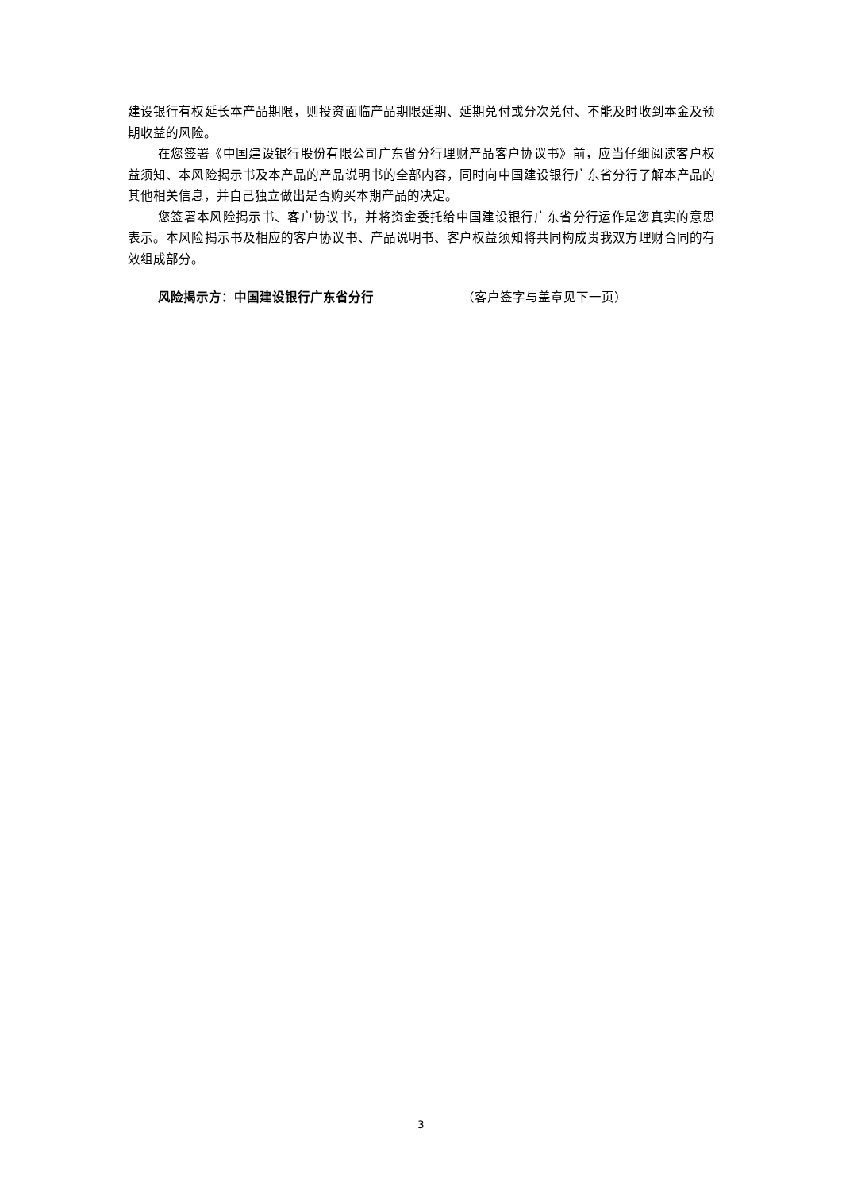建设银行有权延长本产品期限，则投资面临产品期限延期、延期兑付或分次兑付、不能及时收到本金及预期收益的风险。
在您签署《中国建设银行股份有限公司广东省分行理财产品客户协议书》前，应当仔细阅读客户权益须知、本风险揭示书及本产品的产品说明书的全部内容，同时向中国建设银行广东省分行了解本产品的其他相关信息，并自己独立做出是否购买本期产品的决定。
您签署本风险揭示书、客户协议书，并将资金委托给中国建设银行广东省分行运作是您真实的意思表示。本风险揭示书及相应的客户协议书、产品说明书、客户权益须知将共同构成贵我双方理财合同的有效组成部分。
风险揭示方：中国建设银行广东省分行 （客户签字与盖章见下一页）
3